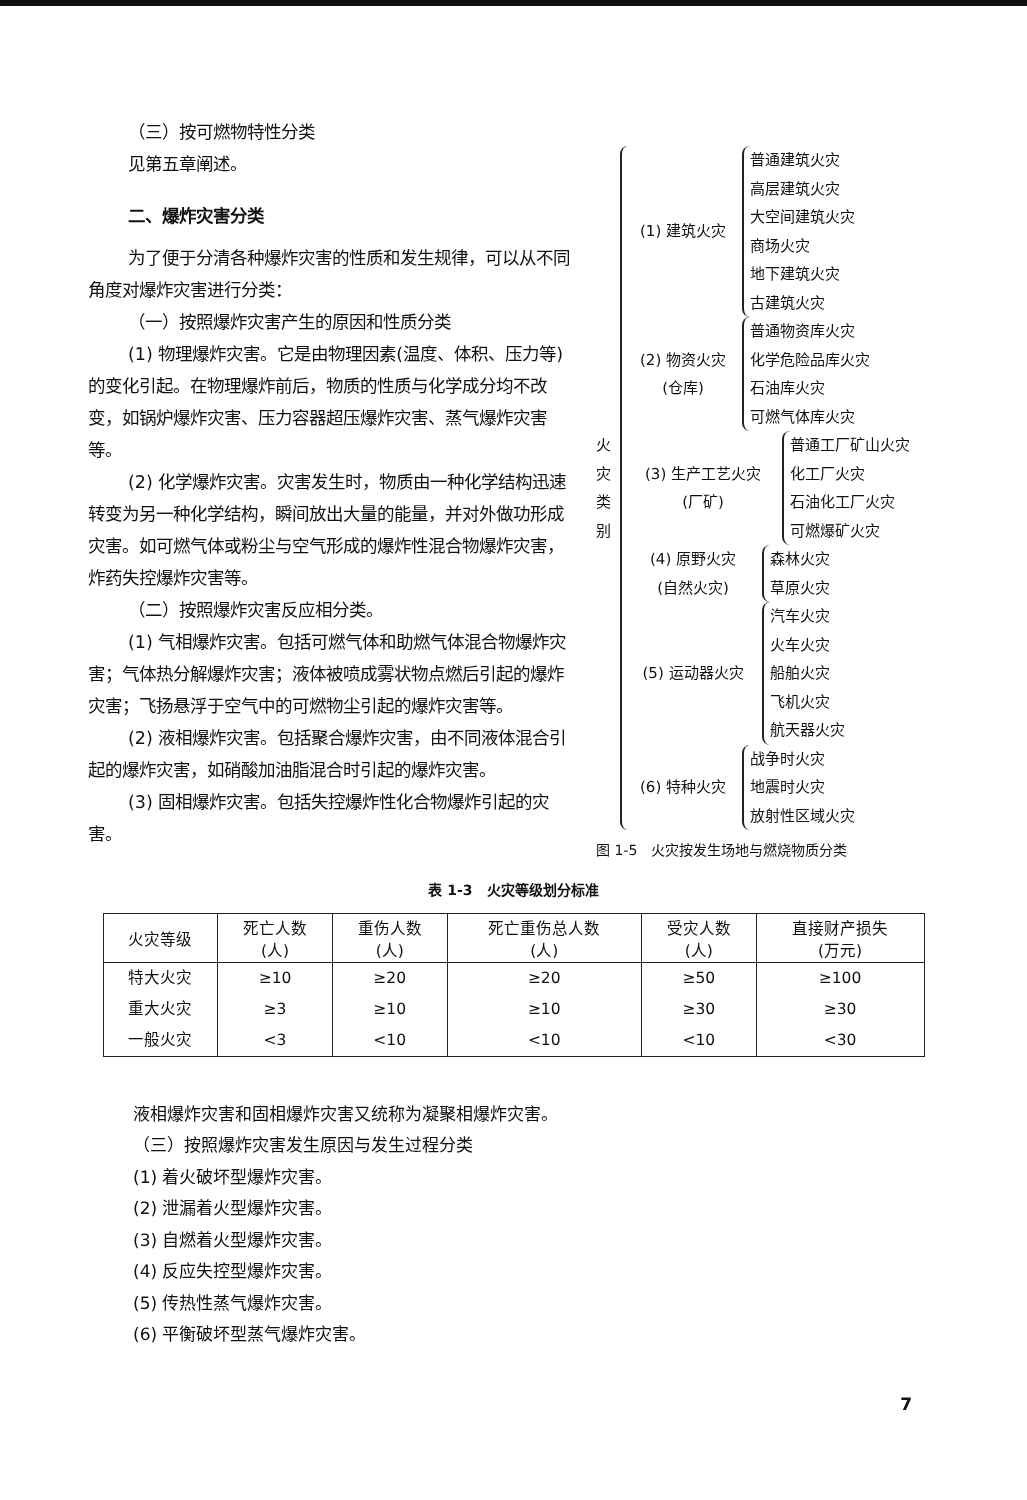（三）按可燃物特性分类
见第五章阐述。
二、爆炸灾害分类
为了便于分清各种爆炸灾害的性质和发生规律，可以从不同角度对爆炸灾害进行分类：
（一）按照爆炸灾害产生的原因和性质分类
(1) 物理爆炸灾害。它是由物理因素(温度、体积、压力等)的变化引起。在物理爆炸前后，物质的性质与化学成分均不改变，如锅炉爆炸灾害、压力容器超压爆炸灾害、蒸气爆炸灾害等。
(2) 化学爆炸灾害。灾害发生时，物质由一种化学结构迅速转变为另一种化学结构，瞬间放出大量的能量，并对外做功形成灾害。如可燃气体或粉尘与空气形成的爆炸性混合物爆炸灾害，炸药失控爆炸灾害等。
（二）按照爆炸灾害反应相分类。
(1) 气相爆炸灾害。包括可燃气体和助燃气体混合物爆炸灾害；气体热分解爆炸灾害；液体被喷成雾状物点燃后引起的爆炸灾害；飞扬悬浮于空气中的可燃物尘引起的爆炸灾害等。
(2) 液相爆炸灾害。包括聚合爆炸灾害，由不同液体混合引起的爆炸灾害，如硝酸加油脂混合时引起的爆炸灾害。
(3) 固相爆炸灾害。包括失控爆炸性化合物爆炸引起的灾害。
火
灾
类
别
(1) 建筑火灾
普通建筑火灾
高层建筑火灾
大空间建筑火灾
商场火灾
地下建筑火灾
古建筑火灾
(2) 物资火灾
(仓库)
普通物资库火灾
化学危险品库火灾
石油库火灾
可燃气体库火灾
(3) 生产工艺火灾
(厂矿)
普通工厂矿山火灾
化工厂火灾
石油化工厂火灾
可燃爆矿火灾
(4) 原野火灾
(自然火灾)
森林火灾
草原火灾
(5) 运动器火灾
汽车火灾
火车火灾
船舶火灾
飞机火灾
航天器火灾
(6) 特种火灾
战争时火灾
地震时火灾
放射性区域火灾
图 1-5　火灾按发生场地与燃烧物质分类
表 1-3　火灾等级划分标准
| 火灾等级 | 死亡人数 (人) | 重伤人数 (人) | 死亡重伤总人数 (人) | 受灾人数 (人) | 直接财产损失 (万元) |
| --- | --- | --- | --- | --- | --- |
| 特大火灾 | ≥10 | ≥20 | ≥20 | ≥50 | ≥100 |
| 重大火灾 | ≥3 | ≥10 | ≥10 | ≥30 | ≥30 |
| 一般火灾 | <3 | <10 | <10 | <10 | <30 |
液相爆炸灾害和固相爆炸灾害又统称为凝聚相爆炸灾害。
（三）按照爆炸灾害发生原因与发生过程分类
(1) 着火破坏型爆炸灾害。
(2) 泄漏着火型爆炸灾害。
(3) 自燃着火型爆炸灾害。
(4) 反应失控型爆炸灾害。
(5) 传热性蒸气爆炸灾害。
(6) 平衡破坏型蒸气爆炸灾害。
7